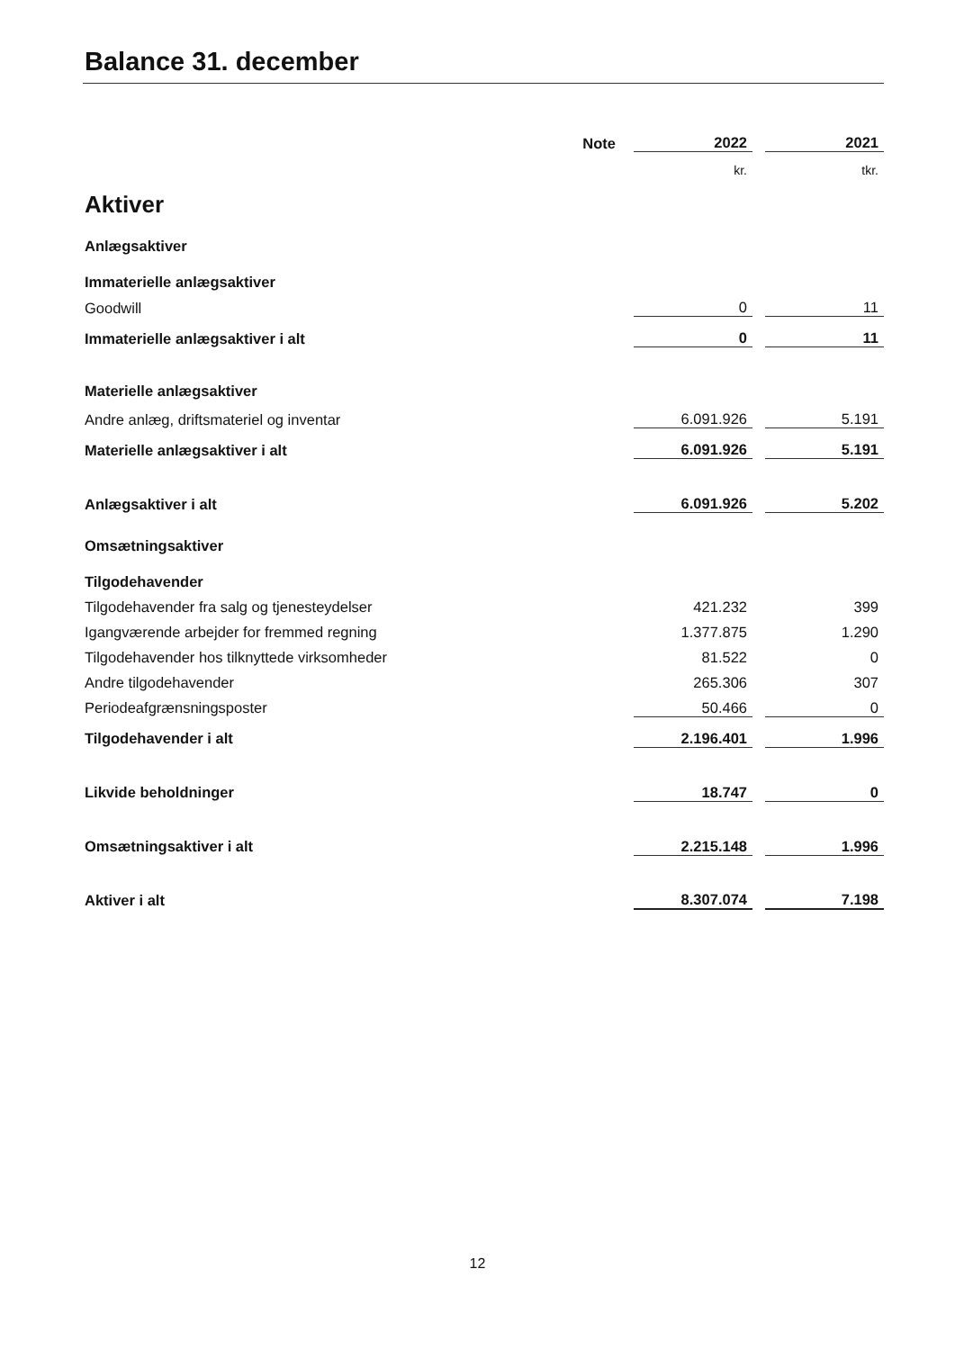Balance 31. december
| | Note | 2022 | | 2021 |
| | | kr. | | tkr. |
| Aktiver | | | | |
| Anlægsaktiver | | | | |
| Immaterielle anlægsaktiver | | | | |
| Goodwill | | 0 | | 11 |
| Immaterielle anlægsaktiver i alt | | 0 | | 11 |
| Materielle anlægsaktiver | | | | |
| Andre anlæg, driftsmateriel og inventar | | 6.091.926 | | 5.191 |
| Materielle anlægsaktiver i alt | | 6.091.926 | | 5.191 |
| Anlægsaktiver i alt | | 6.091.926 | | 5.202 |
| Omsætningsaktiver | | | | |
| Tilgodehavender | | | | |
| Tilgodehavender fra salg og tjenesteydelser | | 421.232 | | 399 |
| Igangværende arbejder for fremmed regning | | 1.377.875 | | 1.290 |
| Tilgodehavender hos tilknyttede virksomheder | | 81.522 | | 0 |
| Andre tilgodehavender | | 265.306 | | 307 |
| Periodeafgrænsningsposter | | 50.466 | | 0 |
| Tilgodehavender i alt | | 2.196.401 | | 1.996 |
| Likvide beholdninger | | 18.747 | | 0 |
| Omsætningsaktiver i alt | | 2.215.148 | | 1.996 |
| Aktiver i alt | | 8.307.074 | | 7.198 |
12